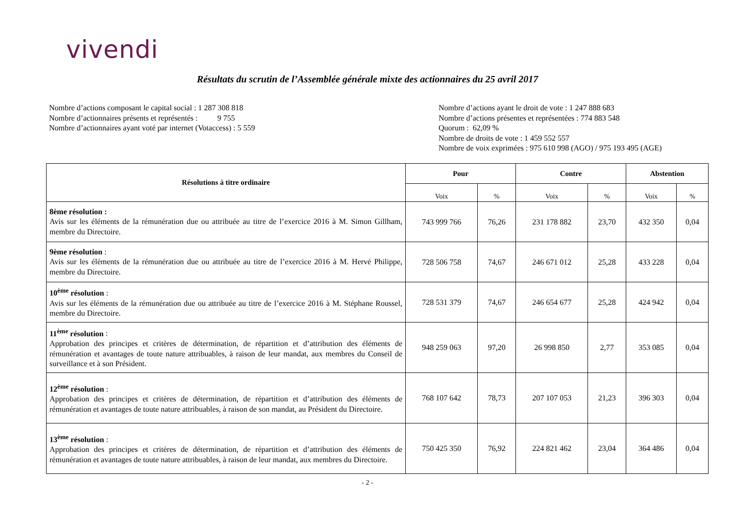vivendi
Résultats du scrutin de l’Assemblée générale mixte des actionnaires du 25 avril 2017
Nombre d’actions composant le capital social : 1 287 308 818
Nombre d’actionnaires présents et représentés : 9 755
Nombre d’actionnaires ayant voté par internet (Votaccess) : 5 559
Nombre d’actions ayant le droit de vote : 1 247 888 683
Nombre d’actions présentes et représentées : 774 883 548
Quorum : 62,09 %
Nombre de droits de vote : 1 459 552 557
Nombre de voix exprimées : 975 610 998 (AGO) / 975 193 495 (AGE)
| Résolutions à titre ordinaire | Pour | | Contre | | Abstention | |
| --- | --- | --- | --- | --- | --- | --- |
| | Voix | % | Voix | % | Voix | % |
| 8ème résolution : Avis sur les éléments de la rémunération due ou attribuée au titre de l’exercice 2016 à M. Simon Gillham, membre du Directoire. | 743 999 766 | 76,26 | 231 178 882 | 23,70 | 432 350 | 0,04 |
| 9ème résolution : Avis sur les éléments de la rémunération due ou attribuée au titre de l’exercice 2016 à M. Hervé Philippe, membre du Directoire. | 728 506 758 | 74,67 | 246 671 012 | 25,28 | 433 228 | 0,04 |
| 10<sup>ème</sup> résolution : Avis sur les éléments de la rémunération due ou attribuée au titre de l’exercice 2016 à M. Stéphane Roussel, membre du Directoire. | 728 531 379 | 74,67 | 246 654 677 | 25,28 | 424 942 | 0,04 |
| 11<sup>ème</sup> résolution : Approbation des principes et critères de détermination, de répartition et d’attribution des éléments de rémunération et avantages de toute nature attribuables, à raison de leur mandat, aux membres du Conseil de surveillance et à son Président. | 948 259 063 | 97,20 | 26 998 850 | 2,77 | 353 085 | 0,04 |
| 12<sup>ème</sup> résolution : Approbation des principes et critères de détermination, de répartition et d’attribution des éléments de rémunération et avantages de toute nature attribuables, à raison de son mandat, au Président du Directoire. | 768 107 642 | 78,73 | 207 107 053 | 21,23 | 396 303 | 0,04 |
| 13<sup>ème</sup> résolution : Approbation des principes et critères de détermination, de répartition et d’attribution des éléments de rémunération et avantages de toute nature attribuables, à raison de leur mandat, aux membres du Directoire. | 750 425 350 | 76,92 | 224 821 462 | 23,04 | 364 486 | 0,04 |
- 2 -